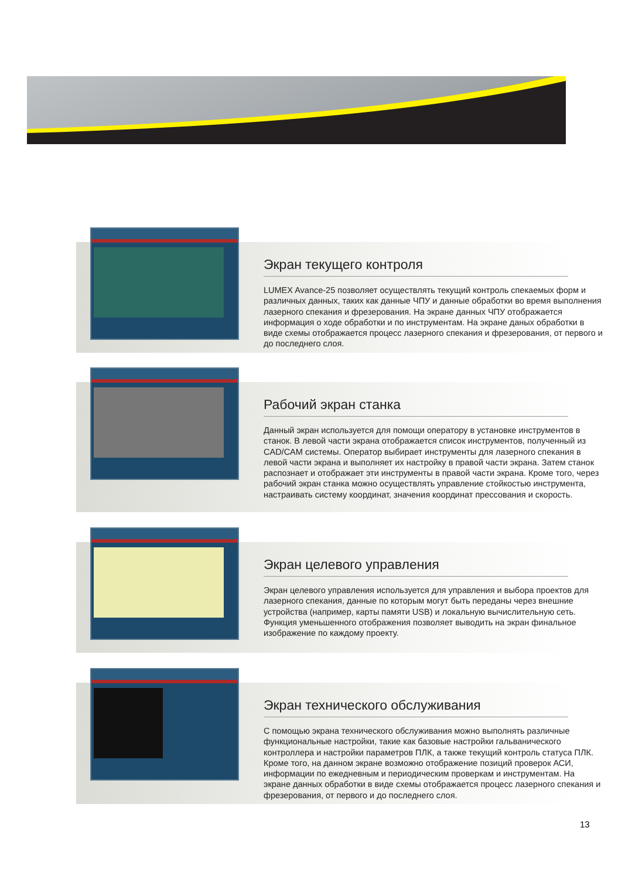Экран текущего контроля
LUMEX Avance-25 позволяет осуществлять текущий контроль спекаемых форм и различных данных, таких как данные ЧПУ и данные обработки во время выполнения лазерного спекания и фрезерования. На экране данных ЧПУ отображается информация о ходе обработки и по инструментам. На экране даных обработки в виде схемы отображается процесс лазерного спекания и фрезерования, от первого и до последнего слоя.
Рабочий экран станка
Данный экран используется для помощи оператору в установке инструментов в станок. В левой части экрана отображается список инструментов, полученный из CAD/CAM системы. Оператор выбирает инструменты для лазерного спекания в левой части экрана и выполняет их настройку в правой части экрана. Затем станок распознает и отображает эти инструменты в правой части экрана. Кроме того, через рабочий экран станка можно осуществлять управление стойкостью инструмента, настраивать систему координат, значения координат прессования и скорость.
Экран целевого управления
Экран целевого управления используется для управления и выбора проектов для лазерного спекания, данные по которым могут быть переданы через внешние устройства (например, карты памяти USB) и локальную вычислительную сеть. Функция уменьшенного отображения позволяет выводить на экран финальное изображение по каждому проекту.
Экран технического обслуживания
С помощью экрана технического обслуживания можно выполнять различные функциональные настройки, такие как базовые настройки гальванического контроллера и настройки параметров ПЛК, а также текущий контроль статуса ПЛК. Кроме того, на данном экране возможно отображение позиций проверок АСИ, информации по ежедневным и периодическим проверкам и инструментам. На экране данных обработки в виде схемы отображается процесс лазерного спекания и фрезерования, от первого и до последнего слоя.
13